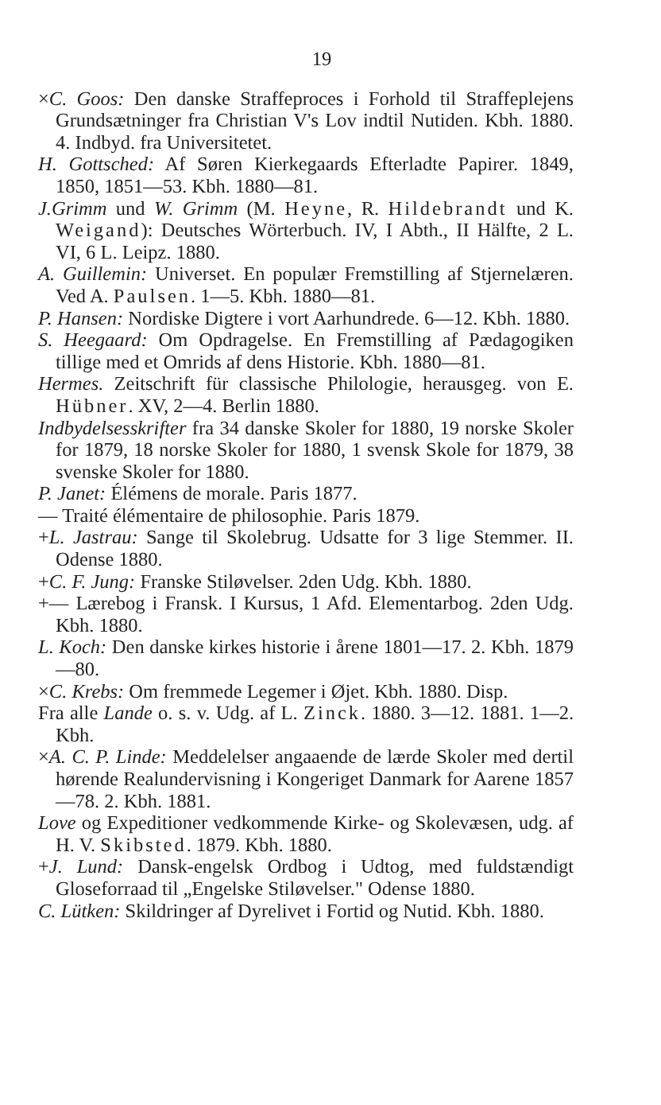19
×C. Goos: Den danske Straffeproces i Forhold til Straffeplejens Grundsætninger fra Christian V's Lov indtil Nutiden. Kbh. 1880. 4. Indbyd. fra Universitetet.
H. Gottsched: Af Søren Kierkegaards Efterladte Papirer. 1849, 1850, 1851—53. Kbh. 1880—81.
J.Grimm und W. Grimm (M. Heyne, R. Hildebrandt und K. Weigand): Deutsches Wörterbuch. IV, I Abth., II Hälfte, 2 L. VI, 6 L. Leipz. 1880.
A. Guillemin: Universet. En populær Fremstilling af Stjernelæren. Ved A. Paulsen. 1—5. Kbh. 1880—81.
P. Hansen: Nordiske Digtere i vort Aarhundrede. 6—12. Kbh. 1880.
S. Heegaard: Om Opdragelse. En Fremstilling af Pædagogiken tillige med et Omrids af dens Historie. Kbh. 1880—81.
Hermes. Zeitschrift für classische Philologie, herausgeg. von E. Hübner. XV, 2—4. Berlin 1880.
Indbydelsesskrifter fra 34 danske Skoler for 1880, 19 norske Skoler for 1879, 18 norske Skoler for 1880, 1 svensk Skole for 1879, 38 svenske Skoler for 1880.
P. Janet: Élémens de morale. Paris 1877.
— Traité élémentaire de philosophie. Paris 1879.
+L. Jastrau: Sange til Skolebrug. Udsatte for 3 lige Stemmer. II. Odense 1880.
+C. F. Jung: Franske Stiløvelser. 2den Udg. Kbh. 1880.
+— Lærebog i Fransk. I Kursus, 1 Afd. Elementarbog. 2den Udg. Kbh. 1880.
L. Koch: Den danske kirkes historie i årene 1801—17. 2. Kbh. 1879—80.
×C. Krebs: Om fremmede Legemer i Øjet. Kbh. 1880. Disp.
Fra alle Lande o. s. v. Udg. af L. Zinck. 1880. 3—12. 1881. 1—2. Kbh.
×A. C. P. Linde: Meddelelser angaaende de lærde Skoler med dertil hørende Realundervisning i Kongeriget Danmark for Aarene 1857—78. 2. Kbh. 1881.
Love og Expeditioner vedkommende Kirke- og Skolevæsen, udg. af H. V. Skibsted. 1879. Kbh. 1880.
+J. Lund: Dansk-engelsk Ordbog i Udtog, med fuldstændigt Gloseforraad til „Engelske Stiløvelser." Odense 1880.
C. Lütken: Skildringer af Dyrelivet i Fortid og Nutid. Kbh. 1880.